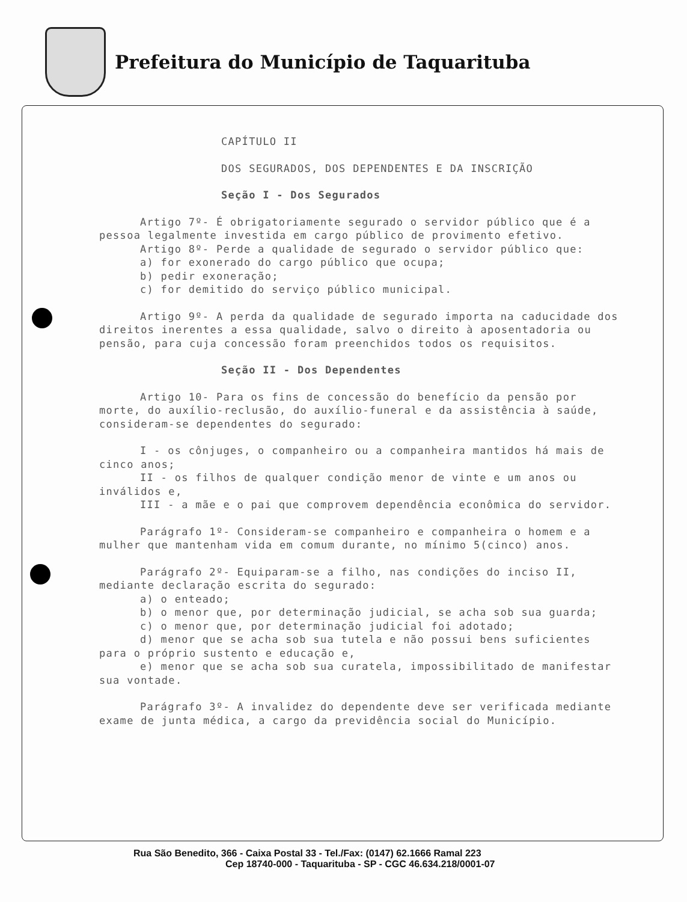Prefeitura do Município de Taquarituba
CAPÍTULO II
DOS SEGURADOS, DOS DEPENDENTES E DA INSCRIÇÃO
Seção I - Dos Segurados
Artigo 7º- É obrigatoriamente segurado o servidor público que é a pessoa legalmente investida em cargo público de provimento efetivo.
Artigo 8º- Perde a qualidade de segurado o servidor público que:
a) for exonerado do cargo público que ocupa;
b) pedir exoneração;
c) for demitido do serviço público municipal.
Artigo 9º- A perda da qualidade de segurado importa na caducidade dos direitos inerentes a essa qualidade, salvo o direito à aposentadoria ou pensão, para cuja concessão foram preenchidos todos os requisitos.
Seção II - Dos Dependentes
Artigo 10- Para os fins de concessão do benefício da pensão por morte, do auxílio-reclusão, do auxílio-funeral e da assistência à saúde, consideram-se dependentes do segurado:
I - os cônjuges, o companheiro ou a companheira mantidos há mais de cinco anos;
II - os filhos de qualquer condição menor de vinte e um anos ou inválidos e,
III - a mãe e o pai que comprovem dependência econômica do servidor.
Parágrafo 1º- Consideram-se companheiro e companheira o homem e a mulher que mantenham vida em comum durante, no mínimo 5(cinco) anos.
Parágrafo 2º- Equiparam-se a filho, nas condições do inciso II, mediante declaração escrita do segurado:
a) o enteado;
b) o menor que, por determinação judicial, se acha sob sua guarda;
c) o menor que, por determinação judicial foi adotado;
d) menor que se acha sob sua tutela e não possui bens suficientes para o próprio sustento e educação e,
e) menor que se acha sob sua curatela, impossibilitado de manifestar sua vontade.
Parágrafo 3º- A invalidez do dependente deve ser verificada mediante exame de junta médica, a cargo da previdência social do Município.
Rua São Benedito, 366 - Caixa Postal 33 - Tel./Fax: (0147) 62.1666 Ramal 223
Cep 18740-000 - Taquarituba - SP - CGC 46.634.218/0001-07